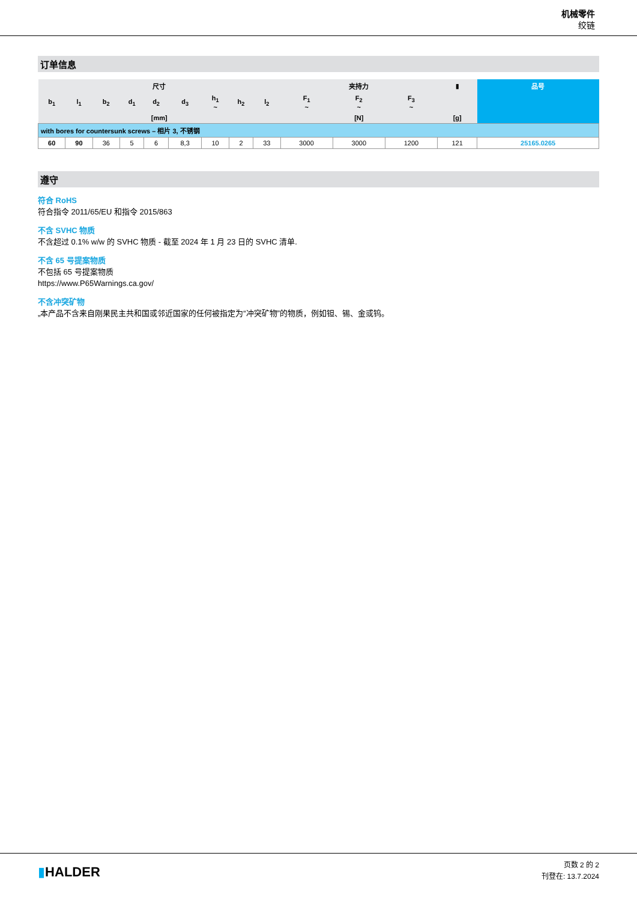机械零件
绞链
订单信息
| 尺寸 | | | | | | | | | 夹持力 | | | ▮ | 品号 |
| --- | --- | --- | --- | --- | --- | --- | --- | --- | --- | --- | --- | --- | --- |
| b<sub>1</sub> | l<sub>1</sub> | b<sub>2</sub> | d<sub>1</sub> | d<sub>2</sub> | d<sub>3</sub> | h<sub>1</sub> ~ | h<sub>2</sub> | l<sub>2</sub> | F<sub>1</sub> ~ | F<sub>2</sub> ~ | F<sub>3</sub> ~ | | |
| [mm] | | | | | | | | | [N] | | | [g] | |
| with bores for countersunk screws – 相片 3, 不锈钢 | | | | | | | | | | | | | |
| 60 | 90 | 36 | 5 | 6 | 8,3 | 10 | 2 | 33 | 3000 | 3000 | 1200 | 121 | 25165.0265 |
遵守
符合 RoHS
符合指令 2011/65/EU 和指令 2015/863
不含 SVHC 物质
不含超过 0.1% w/w 的 SVHC 物质 - 截至 2024 年 1 月 23 日的 SVHC 清单.
不含 65 号提案物质
不包括 65 号提案物质
https://www.P65Warnings.ca.gov/
不含冲突矿物
„本产品不含来自刚果民主共和国或邻近国家的任何被指定为“冲突矿物”的物质，例如钽、锡、金或钨。
▮HALDER
页数 2 的 2
刊登在: 13.7.2024